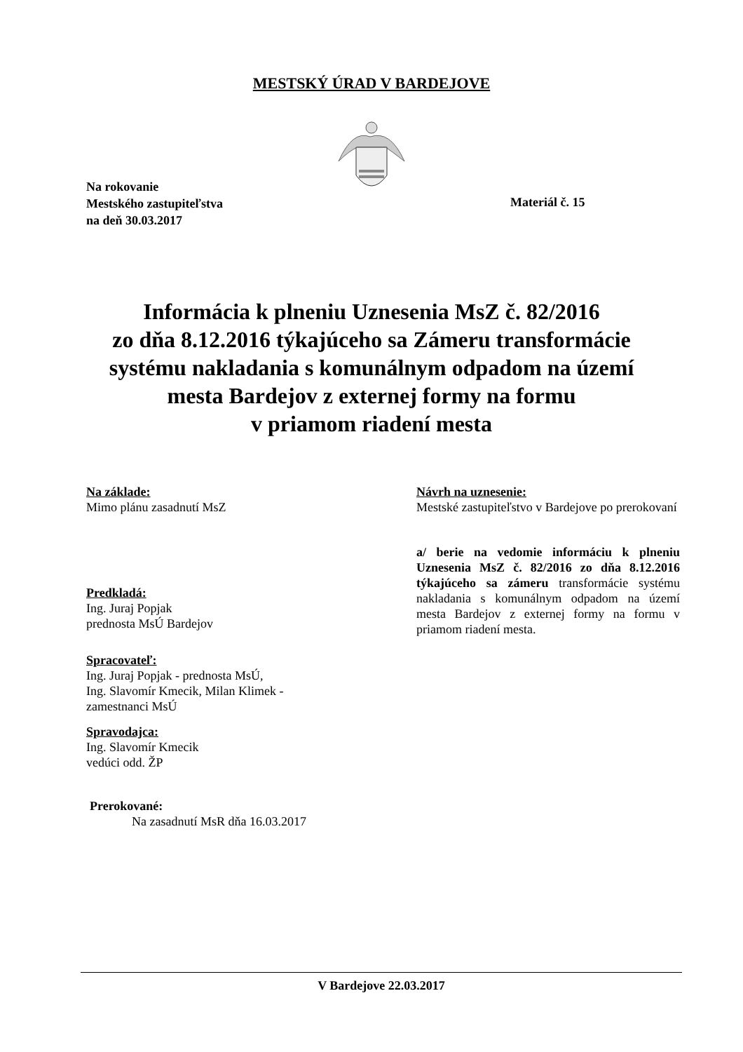MESTSKÝ ÚRAD V BARDEJOVE
Na rokovanie
Mestského zastupiteľstva
na deň 30.03.2017
Materiál č. 15
Informácia k plneniu Uznesenia MsZ č. 82/2016
zo dňa 8.12.2016 týkajúceho sa Zámeru transformácie
systému nakladania s komunálnym odpadom na území
mesta Bardejov z externej formy na formu
v priamom riadení mesta
Na základe:
Mimo plánu zasadnutí MsZ
Predkladá:
Ing. Juraj Popjak
prednosta MsÚ Bardejov
Spracovateľ:
Ing. Juraj Popjak - prednosta MsÚ,
Ing. Slavomír Kmecik, Milan Klimek -
zamestnanci MsÚ
Spravodajca:
Ing. Slavomír Kmecik
vedúci odd. ŽP
Prerokované:
Na zasadnutí MsR dňa 16.03.2017
Návrh na uznesenie:
Mestské zastupiteľstvo v Bardejove po prerokovaní
a/ berie na vedomie informáciu k plneniu Uznesenia MsZ č. 82/2016 zo dňa 8.12.2016 týkajúceho sa zámeru transformácie systému nakladania s komunálnym odpadom na území mesta Bardejov z externej formy na formu v priamom riadení mesta.
V Bardejove 22.03.2017